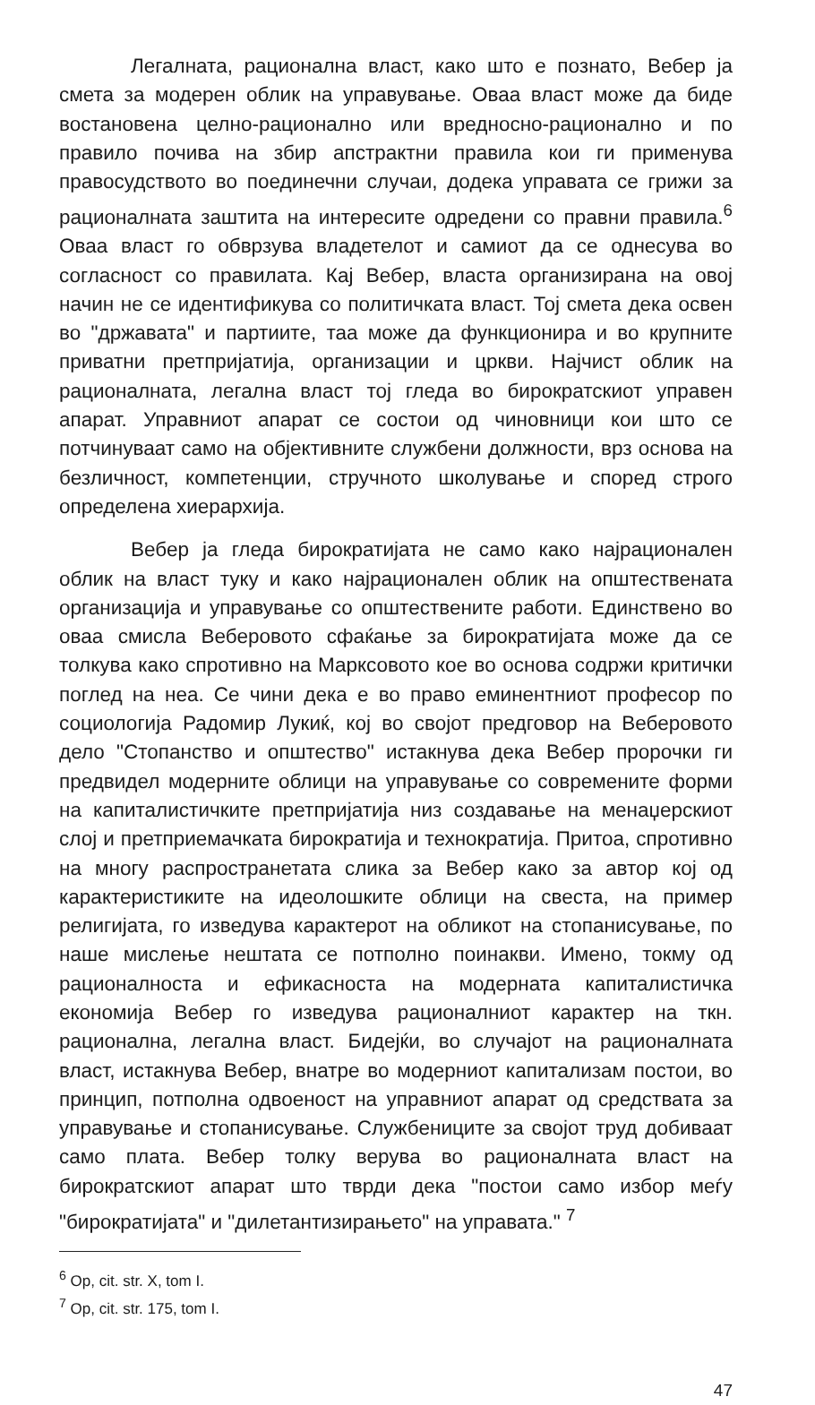Легалната, рационална власт, како што е познато, Вебер ја смета за модерен облик на управување. Оваа власт може да биде востановена целно-рационално или вредносно-рационално и по правило почива на збир апстрактни правила кои ги применува правосудството во поединечни случаи, додека управата се грижи за рационалната заштита на интересите одредени со правни правила.<sup>6</sup> Оваа власт го обврзува владетелот и самиот да се однесува во согласност со правилата. Кај Вебер, власта организирана на овој начин не се идентификува со политичката власт. Тој смета дека освен во "државата" и партиите, таа може да функционира и во крупните приватни претпријатија, организации и цркви. Најчист облик на рационалната, легална власт тој гледа во бирократскиот управен апарат. Управниот апарат се состои од чиновници кои што се потчинуваат само на објективните службени должности, врз основа на безличност, компетенции, стручното школување и според строго определена хиерархија.
Вебер ја гледа бирократијата не само како најрационален облик на власт туку и како најрационален облик на општествената организација и управување со општествените работи. Единствено во оваа смисла Веберовото сфаќање за бирократијата може да се толкува како спротивно на Марксовото кое во основа содржи критички поглед на неа. Се чини дека е во право еминентниот професор по социологија Радомир Лукиќ, кој во својот предговор на Веберовото дело "Стопанство и општество" истакнува дека Вебер пророчки ги предвидел модерните облици на управување со современите форми на капиталистичките претпријатија низ создавање на менаџерскиот слој и претприемачката бирократија и технократија. Притоа, спротивно на многу распространетата слика за Вебер како за автор кој од карактеристиките на идеолошките облици на свеста, на пример религијата, го изведува карактерот на обликот на стопанисување, по наше мислење нештата се потполно поинакви. Имено, токму од рационалноста и ефикасноста на модерната капиталистичка економија Вебер го изведува рационалниот карактер на ткн. рационална, легална власт. Бидејќи, во случајот на рационалната власт, истакнува Вебер, внатре во модерниот капитализам постои, во принцип, потполна одвоеност на управниот апарат од средствата за управување и стопанисување. Службениците за својот труд добиваат само плата. Вебер толку верува во рационалната власт на бирократскиот апарат што тврди дека "постои само избор меѓу "бирократијата" и "дилетантизирањето" на управата." <sup>7</sup>
<sup>6</sup> Op, cit. str. X, tom I.
<sup>7</sup> Op, cit. str. 175, tom I.
47